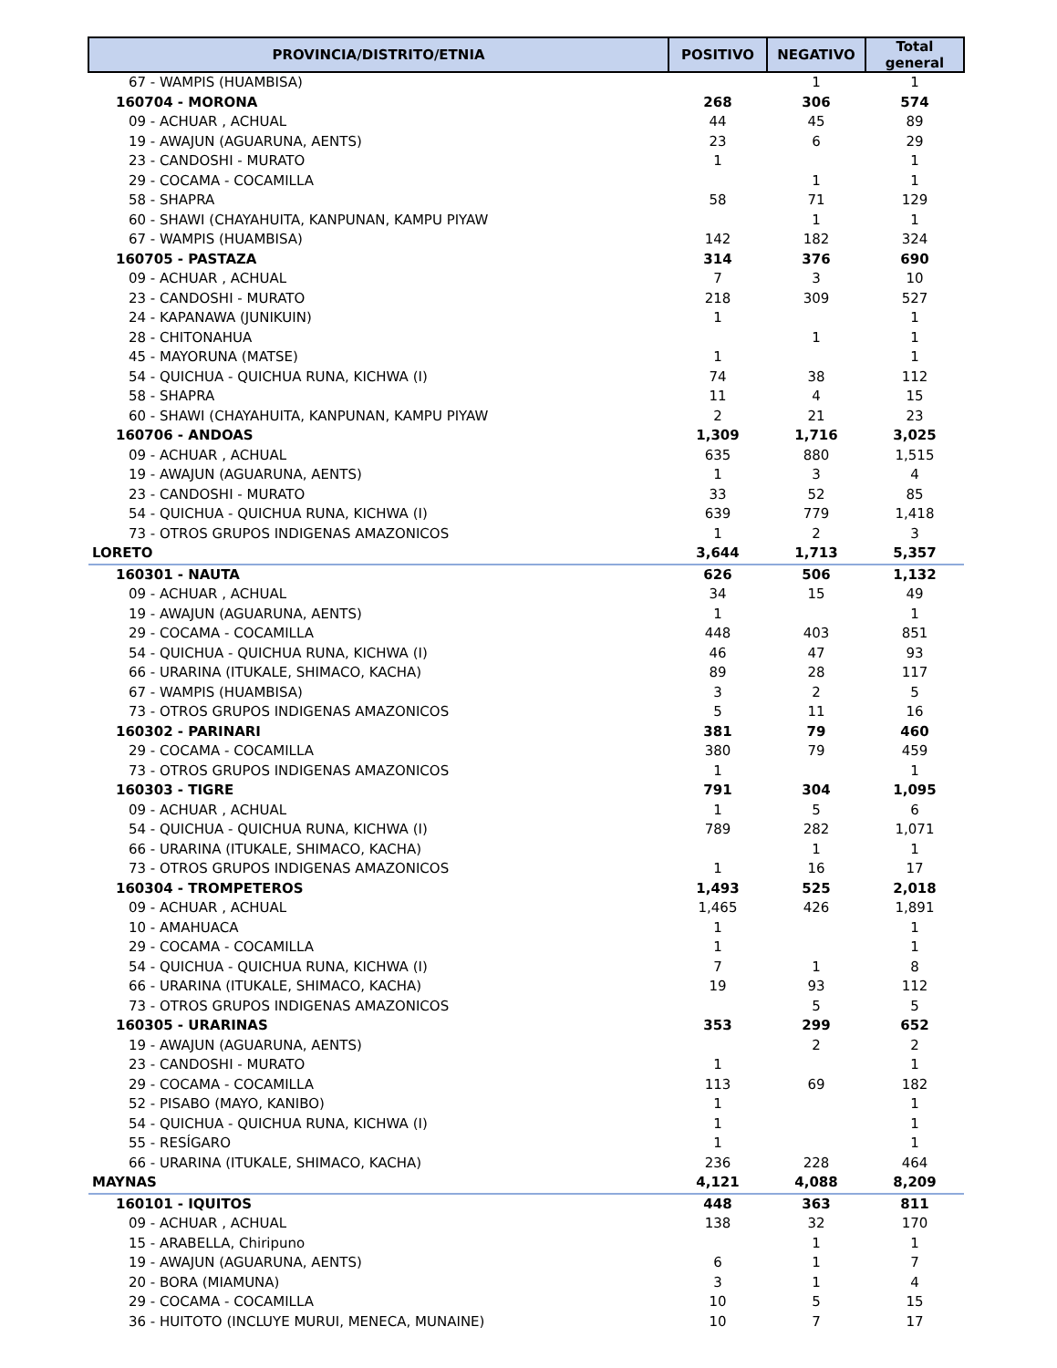| PROVINCIA/DISTRITO/ETNIA | POSITIVO | NEGATIVO | Total general |
| --- | --- | --- | --- |
| 67 - WAMPIS (HUAMBISA) | | 1 | 1 |
| 160704 - MORONA | 268 | 306 | 574 |
| 09 - ACHUAR , ACHUAL | 44 | 45 | 89 |
| 19 - AWAJUN (AGUARUNA, AENTS) | 23 | 6 | 29 |
| 23 - CANDOSHI - MURATO | 1 | | 1 |
| 29 - COCAMA - COCAMILLA | | 1 | 1 |
| 58 - SHAPRA | 58 | 71 | 129 |
| 60 - SHAWI (CHAYAHUITA, KANPUNAN, KAMPU PIYAW | | 1 | 1 |
| 67 - WAMPIS (HUAMBISA) | 142 | 182 | 324 |
| 160705 - PASTAZA | 314 | 376 | 690 |
| 09 - ACHUAR , ACHUAL | 7 | 3 | 10 |
| 23 - CANDOSHI - MURATO | 218 | 309 | 527 |
| 24 - KAPANAWA (JUNIKUIN) | 1 | | 1 |
| 28 - CHITONAHUA | | 1 | 1 |
| 45 - MAYORUNA (MATSE) | 1 | | 1 |
| 54 - QUICHUA - QUICHUA RUNA, KICHWA (I) | 74 | 38 | 112 |
| 58 - SHAPRA | 11 | 4 | 15 |
| 60 - SHAWI (CHAYAHUITA, KANPUNAN, KAMPU PIYAW | 2 | 21 | 23 |
| 160706 - ANDOAS | 1,309 | 1,716 | 3,025 |
| 09 - ACHUAR , ACHUAL | 635 | 880 | 1,515 |
| 19 - AWAJUN (AGUARUNA, AENTS) | 1 | 3 | 4 |
| 23 - CANDOSHI - MURATO | 33 | 52 | 85 |
| 54 - QUICHUA - QUICHUA RUNA, KICHWA (I) | 639 | 779 | 1,418 |
| 73 - OTROS GRUPOS INDIGENAS AMAZONICOS | 1 | 2 | 3 |
| LORETO | 3,644 | 1,713 | 5,357 |
| 160301 - NAUTA | 626 | 506 | 1,132 |
| 09 - ACHUAR , ACHUAL | 34 | 15 | 49 |
| 19 - AWAJUN (AGUARUNA, AENTS) | 1 | | 1 |
| 29 - COCAMA - COCAMILLA | 448 | 403 | 851 |
| 54 - QUICHUA - QUICHUA RUNA, KICHWA (I) | 46 | 47 | 93 |
| 66 - URARINA (ITUKALE, SHIMACO, KACHA) | 89 | 28 | 117 |
| 67 - WAMPIS (HUAMBISA) | 3 | 2 | 5 |
| 73 - OTROS GRUPOS INDIGENAS AMAZONICOS | 5 | 11 | 16 |
| 160302 - PARINARI | 381 | 79 | 460 |
| 29 - COCAMA - COCAMILLA | 380 | 79 | 459 |
| 73 - OTROS GRUPOS INDIGENAS AMAZONICOS | 1 | | 1 |
| 160303 - TIGRE | 791 | 304 | 1,095 |
| 09 - ACHUAR , ACHUAL | 1 | 5 | 6 |
| 54 - QUICHUA - QUICHUA RUNA, KICHWA (I) | 789 | 282 | 1,071 |
| 66 - URARINA (ITUKALE, SHIMACO, KACHA) | | 1 | 1 |
| 73 - OTROS GRUPOS INDIGENAS AMAZONICOS | 1 | 16 | 17 |
| 160304 - TROMPETEROS | 1,493 | 525 | 2,018 |
| 09 - ACHUAR , ACHUAL | 1,465 | 426 | 1,891 |
| 10 - AMAHUACA | 1 | | 1 |
| 29 - COCAMA - COCAMILLA | 1 | | 1 |
| 54 - QUICHUA - QUICHUA RUNA, KICHWA (I) | 7 | 1 | 8 |
| 66 - URARINA (ITUKALE, SHIMACO, KACHA) | 19 | 93 | 112 |
| 73 - OTROS GRUPOS INDIGENAS AMAZONICOS | | 5 | 5 |
| 160305 - URARINAS | 353 | 299 | 652 |
| 19 - AWAJUN (AGUARUNA, AENTS) | | 2 | 2 |
| 23 - CANDOSHI - MURATO | 1 | | 1 |
| 29 - COCAMA - COCAMILLA | 113 | 69 | 182 |
| 52 - PISABO (MAYO, KANIBO) | 1 | | 1 |
| 54 - QUICHUA - QUICHUA RUNA, KICHWA (I) | 1 | | 1 |
| 55 - RESÍGARO | 1 | | 1 |
| 66 - URARINA (ITUKALE, SHIMACO, KACHA) | 236 | 228 | 464 |
| MAYNAS | 4,121 | 4,088 | 8,209 |
| 160101 - IQUITOS | 448 | 363 | 811 |
| 09 - ACHUAR , ACHUAL | 138 | 32 | 170 |
| 15 - ARABELLA, Chiripuno | | 1 | 1 |
| 19 - AWAJUN (AGUARUNA, AENTS) | 6 | 1 | 7 |
| 20 - BORA (MIAMUNA) | 3 | 1 | 4 |
| 29 - COCAMA - COCAMILLA | 10 | 5 | 15 |
| 36 - HUITOTO (INCLUYE MURUI, MENECA, MUNAINE) | 10 | 7 | 17 |